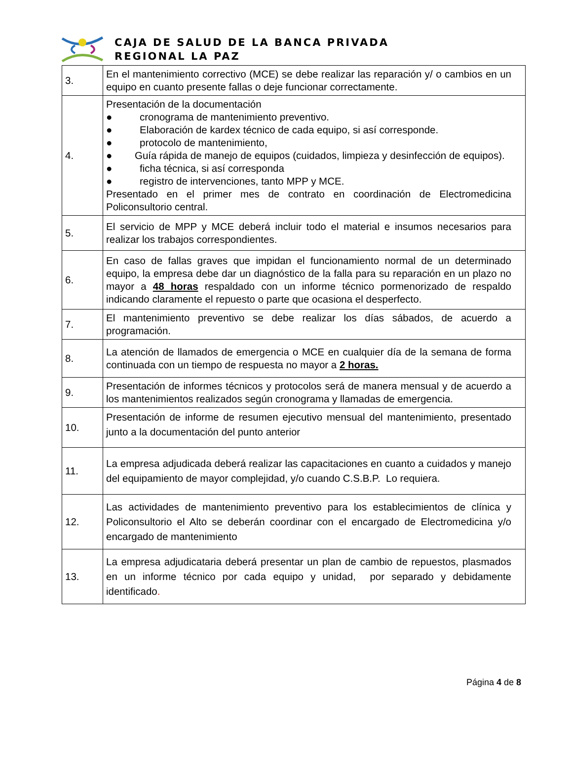CAJA DE SALUD DE LA BANCA PRIVADA
REGIONAL LA PAZ
| 3. | En el mantenimiento correctivo (MCE) se debe realizar las reparación y/ o cambios en un equipo en cuanto presente fallas o deje funcionar correctamente. |
| 4. | Presentación de la documentación ● cronograma de mantenimiento preventivo. ● Elaboración de kardex técnico de cada equipo, si así corresponde. ● protocolo de mantenimiento, ● Guía rápida de manejo de equipos (cuidados, limpieza y desinfección de equipos). ● ficha técnica, si así corresponda ● registro de intervenciones, tanto MPP y MCE. Presentado en el primer mes de contrato en coordinación de Electromedicina Policonsultorio central. |
| 5. | El servicio de MPP y MCE deberá incluir todo el material e insumos necesarios para realizar los trabajos correspondientes. |
| 6. | En caso de fallas graves que impidan el funcionamiento normal de un determinado equipo, la empresa debe dar un diagnóstico de la falla para su reparación en un plazo no mayor a 48 horas respaldado con un informe técnico pormenorizado de respaldo indicando claramente el repuesto o parte que ocasiona el desperfecto. |
| 7. | El mantenimiento preventivo se debe realizar los días sábados, de acuerdo a programación. |
| 8. | La atención de llamados de emergencia o MCE en cualquier día de la semana de forma continuada con un tiempo de respuesta no mayor a 2 horas. |
| 9. | Presentación de informes técnicos y protocolos será de manera mensual y de acuerdo a los mantenimientos realizados según cronograma y llamadas de emergencia. |
| 10. | Presentación de informe de resumen ejecutivo mensual del mantenimiento, presentado junto a la documentación del punto anterior |
| 11. | La empresa adjudicada deberá realizar las capacitaciones en cuanto a cuidados y manejo del equipamiento de mayor complejidad, y/o cuando C.S.B.P. Lo requiera. |
| 12. | Las actividades de mantenimiento preventivo para los establecimientos de clínica y Policonsultorio el Alto se deberán coordinar con el encargado de Electromedicina y/o encargado de mantenimiento |
| 13. | La empresa adjudicataria deberá presentar un plan de cambio de repuestos, plasmados en un informe técnico por cada equipo y unidad, por separado y debidamente identificado . |
Página 4 de 8